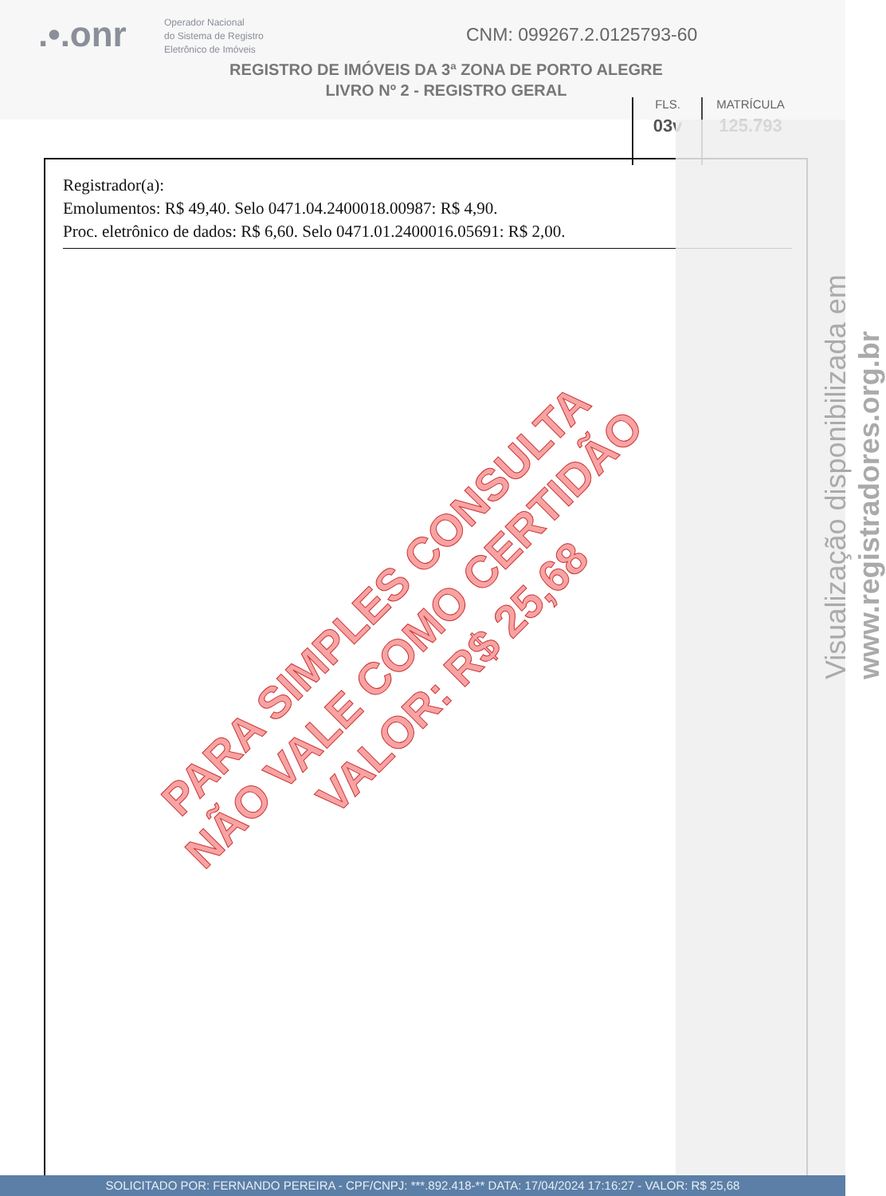.•.onr
Operador Nacional
do Sistema de Registro
Eletrônico de Imóveis
CNM: 099267.2.0125793-60
REGISTRO DE IMÓVEIS DA 3ª ZONA DE PORTO ALEGRE
LIVRO Nº 2 - REGISTRO GERAL
FLS.
03v
MATRÍCULA
125.793
Registrador(a):
Emolumentos: R$ 49,40. Selo 0471.04.2400018.00987: R$ 4,90.
Proc. eletrônico de dados: R$ 6,60. Selo 0471.01.2400016.05691: R$ 2,00.
Visualização disponibilizada em www.registradores.org.br
PARA SIMPLES CONSULTA
NÃO VALE COMO CERTIDÃO
VALOR: R$ 25,68
SOLICITADO POR: FERNANDO PEREIRA - CPF/CNPJ: ***.892.418-** DATA: 17/04/2024 17:16:27 - VALOR: R$ 25,68